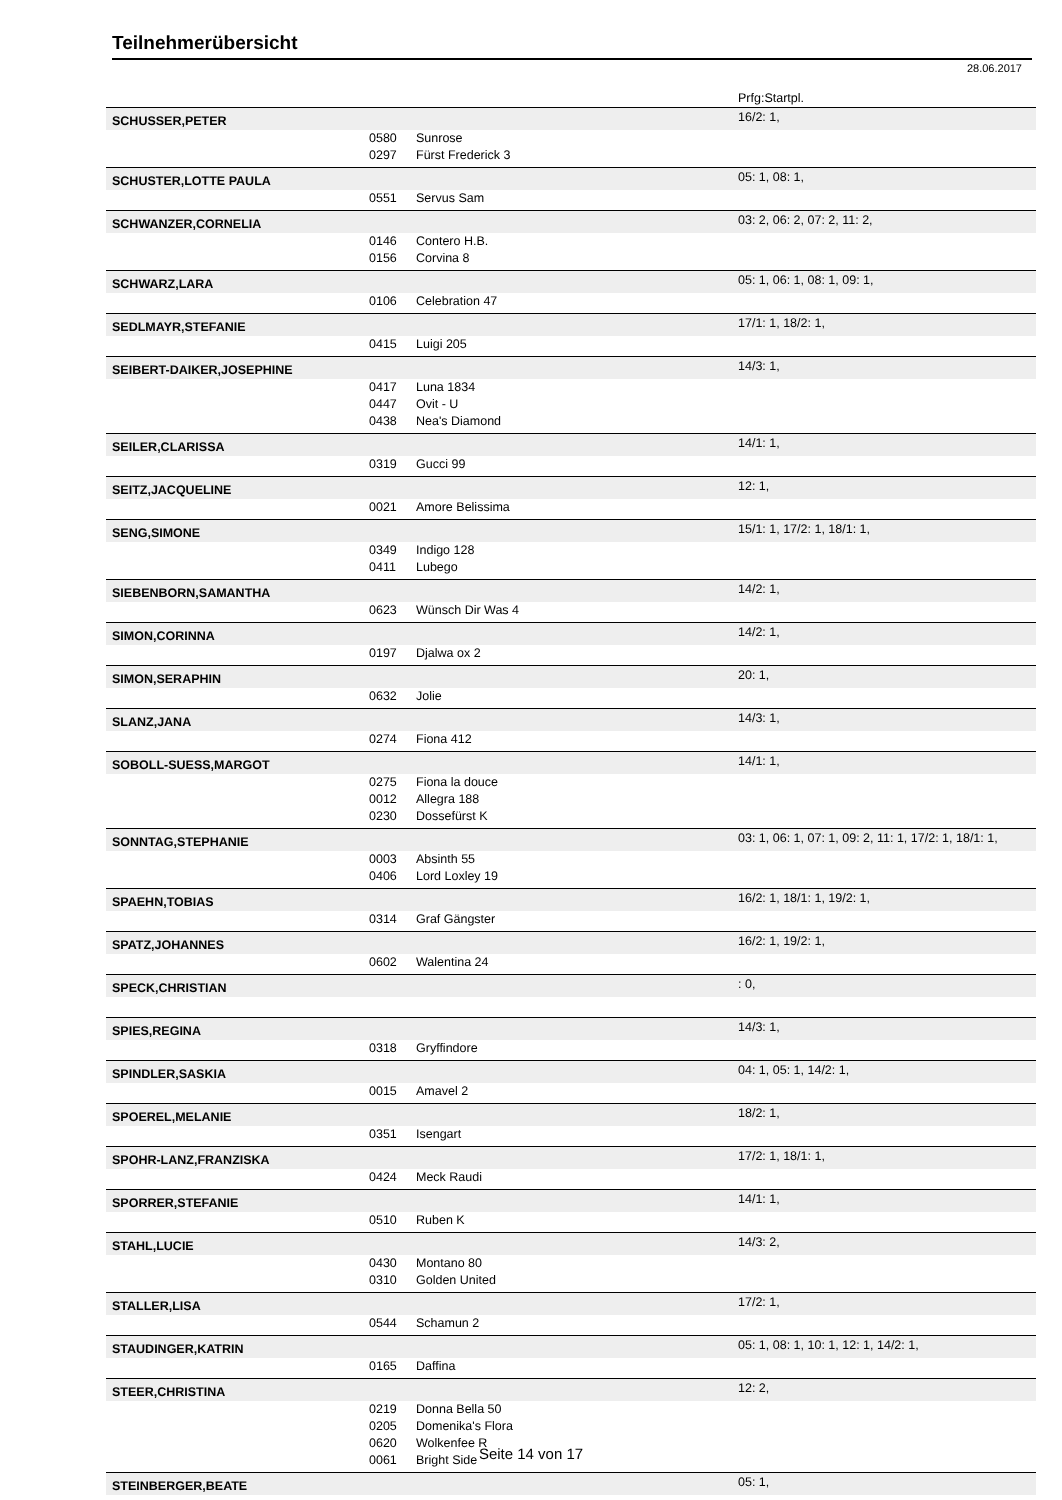Teilnehmerübersicht
28.06.2017
| | | | Prfg:Startpl. |
| SCHUSSER,PETER | | | 16/2: 1, |
| | 0580 | Sunrose | |
| | 0297 | Fürst Frederick 3 | |
| SCHUSTER,LOTTE PAULA | | | 05: 1, 08: 1, |
| | 0551 | Servus Sam | |
| SCHWANZER,CORNELIA | | | 03: 2, 06: 2, 07: 2, 11: 2, |
| | 0146 | Contero H.B. | |
| | 0156 | Corvina 8 | |
| SCHWARZ,LARA | | | 05: 1, 06: 1, 08: 1, 09: 1, |
| | 0106 | Celebration 47 | |
| SEDLMAYR,STEFANIE | | | 17/1: 1, 18/2: 1, |
| | 0415 | Luigi 205 | |
| SEIBERT-DAIKER,JOSEPHINE | | | 14/3: 1, |
| | 0417 | Luna 1834 | |
| | 0447 | Ovit - U | |
| | 0438 | Nea's Diamond | |
| SEILER,CLARISSA | | | 14/1: 1, |
| | 0319 | Gucci 99 | |
| SEITZ,JACQUELINE | | | 12: 1, |
| | 0021 | Amore Belissima | |
| SENG,SIMONE | | | 15/1: 1, 17/2: 1, 18/1: 1, |
| | 0349 | Indigo 128 | |
| | 0411 | Lubego | |
| SIEBENBORN,SAMANTHA | | | 14/2: 1, |
| | 0623 | Wünsch Dir Was 4 | |
| SIMON,CORINNA | | | 14/2: 1, |
| | 0197 | Djalwa ox 2 | |
| SIMON,SERAPHIN | | | 20: 1, |
| | 0632 | Jolie | |
| SLANZ,JANA | | | 14/3: 1, |
| | 0274 | Fiona 412 | |
| SOBOLL-SUESS,MARGOT | | | 14/1: 1, |
| | 0275 | Fiona la douce | |
| | 0012 | Allegra 188 | |
| | 0230 | Dossefürst K | |
| SONNTAG,STEPHANIE | | | 03: 1, 06: 1, 07: 1, 09: 2, 11: 1, 17/2: 1, 18/1: 1, |
| | 0003 | Absinth 55 | |
| | 0406 | Lord Loxley 19 | |
| SPAEHN,TOBIAS | | | 16/2: 1, 18/1: 1, 19/2: 1, |
| | 0314 | Graf Gängster | |
| SPATZ,JOHANNES | | | 16/2: 1, 19/2: 1, |
| | 0602 | Walentina 24 | |
| SPECK,CHRISTIAN | | | : 0, |
| SPIES,REGINA | | | 14/3: 1, |
| | 0318 | Gryffindore | |
| SPINDLER,SASKIA | | | 04: 1, 05: 1, 14/2: 1, |
| | 0015 | Amavel 2 | |
| SPOEREL,MELANIE | | | 18/2: 1, |
| | 0351 | Isengart | |
| SPOHR-LANZ,FRANZISKA | | | 17/2: 1, 18/1: 1, |
| | 0424 | Meck Raudi | |
| SPORRER,STEFANIE | | | 14/1: 1, |
| | 0510 | Ruben K | |
| STAHL,LUCIE | | | 14/3: 2, |
| | 0430 | Montano 80 | |
| | 0310 | Golden United | |
| STALLER,LISA | | | 17/2: 1, |
| | 0544 | Schamun 2 | |
| STAUDINGER,KATRIN | | | 05: 1, 08: 1, 10: 1, 12: 1, 14/2: 1, |
| | 0165 | Daffina | |
| STEER,CHRISTINA | | | 12: 2, |
| | 0219 | Donna Bella 50 | |
| | 0205 | Domenika's Flora | |
| | 0620 | Wolkenfee R | |
| | 0061 | Bright Side | |
| STEINBERGER,BEATE | | | 05: 1, |
Seite 14 von 17